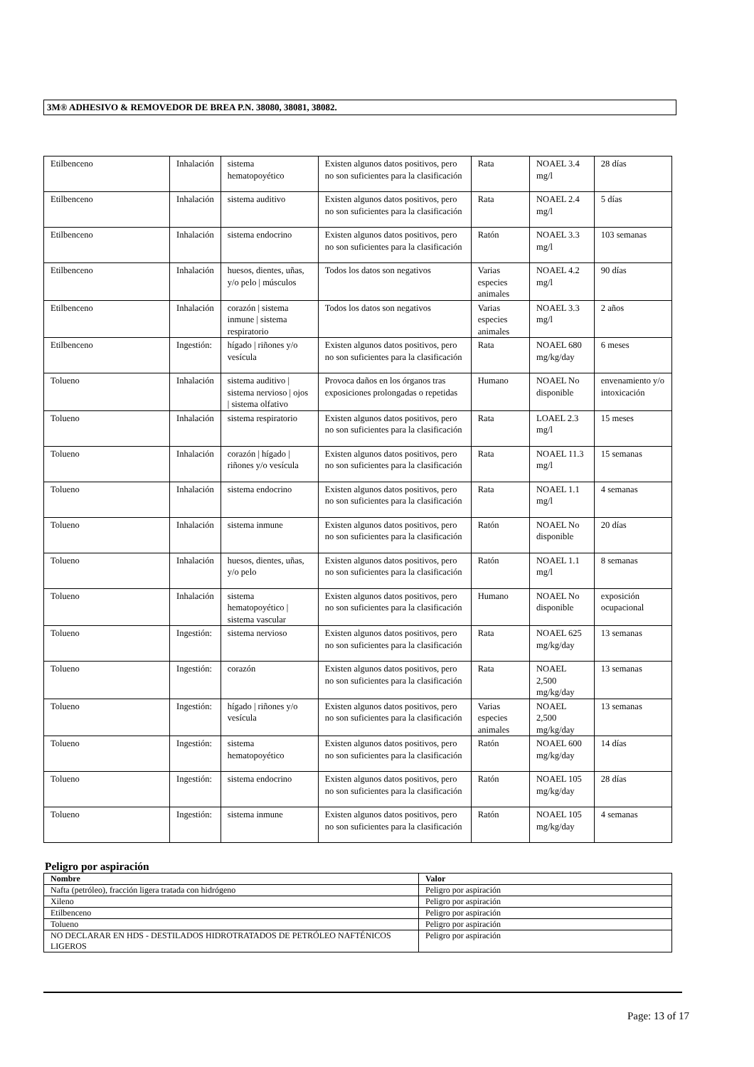3M® ADHESIVO & REMOVEDOR DE BREA P.N. 38080, 38081, 38082.
| Etilbenceno | Inhalación | sistema hematopoyético | Existen algunos datos positivos, pero no son suficientes para la clasificación | Rata | NOAEL 3.4 mg/l | 28 días |
| Etilbenceno | Inhalación | sistema auditivo | Existen algunos datos positivos, pero no son suficientes para la clasificación | Rata | NOAEL 2.4 mg/l | 5 días |
| Etilbenceno | Inhalación | sistema endocrino | Existen algunos datos positivos, pero no son suficientes para la clasificación | Ratón | NOAEL 3.3 mg/l | 103 semanas |
| Etilbenceno | Inhalación | huesos, dientes, uñas, y/o pelo / músculos | Todos los datos son negativos | Varias especies animales | NOAEL 4.2 mg/l | 90 días |
| Etilbenceno | Inhalación | corazón / sistema inmune / sistema respiratorio | Todos los datos son negativos | Varias especies animales | NOAEL 3.3 mg/l | 2 años |
| Etilbenceno | Ingestión: | hígado / riñones y/o vesícula | Existen algunos datos positivos, pero no son suficientes para la clasificación | Rata | NOAEL 680 mg/kg/day | 6 meses |
| Tolueno | Inhalación | sistema auditivo / sistema nervioso / ojos / sistema olfativo | Provoca daños en los órganos tras exposiciones prolongadas o repetidas | Humano | NOAEL No disponible | envenamiento y/o intoxicación |
| Tolueno | Inhalación | sistema respiratorio | Existen algunos datos positivos, pero no son suficientes para la clasificación | Rata | LOAEL 2.3 mg/l | 15 meses |
| Tolueno | Inhalación | corazón / hígado / riñones y/o vesícula | Existen algunos datos positivos, pero no son suficientes para la clasificación | Rata | NOAEL 11.3 mg/l | 15 semanas |
| Tolueno | Inhalación | sistema endocrino | Existen algunos datos positivos, pero no son suficientes para la clasificación | Rata | NOAEL 1.1 mg/l | 4 semanas |
| Tolueno | Inhalación | sistema inmune | Existen algunos datos positivos, pero no son suficientes para la clasificación | Ratón | NOAEL No disponible | 20 días |
| Tolueno | Inhalación | huesos, dientes, uñas, y/o pelo | Existen algunos datos positivos, pero no son suficientes para la clasificación | Ratón | NOAEL 1.1 mg/l | 8 semanas |
| Tolueno | Inhalación | sistema hematopoyético / sistema vascular | Existen algunos datos positivos, pero no son suficientes para la clasificación | Humano | NOAEL No disponible | exposición ocupacional |
| Tolueno | Ingestión: | sistema nervioso | Existen algunos datos positivos, pero no son suficientes para la clasificación | Rata | NOAEL 625 mg/kg/day | 13 semanas |
| Tolueno | Ingestión: | corazón | Existen algunos datos positivos, pero no son suficientes para la clasificación | Rata | NOAEL 2,500 mg/kg/day | 13 semanas |
| Tolueno | Ingestión: | hígado / riñones y/o vesícula | Existen algunos datos positivos, pero no son suficientes para la clasificación | Varias especies animales | NOAEL 2,500 mg/kg/day | 13 semanas |
| Tolueno | Ingestión: | sistema hematopoyético | Existen algunos datos positivos, pero no son suficientes para la clasificación | Ratón | NOAEL 600 mg/kg/day | 14 días |
| Tolueno | Ingestión: | sistema endocrino | Existen algunos datos positivos, pero no son suficientes para la clasificación | Ratón | NOAEL 105 mg/kg/day | 28 días |
| Tolueno | Ingestión: | sistema inmune | Existen algunos datos positivos, pero no son suficientes para la clasificación | Ratón | NOAEL 105 mg/kg/day | 4 semanas |
Peligro por aspiración
| Nombre | Valor |
| --- | --- |
| Nafta (petróleo), fracción ligera tratada con hidrógeno | Peligro por aspiración |
| Xileno | Peligro por aspiración |
| Etilbenceno | Peligro por aspiración |
| Tolueno | Peligro por aspiración |
| NO DECLARAR EN HDS - DESTILADOS HIDROTRATADOS DE PETRÓLEO NAFTÉNICOS LIGEROS | Peligro por aspiración |
Page: 13 of 17